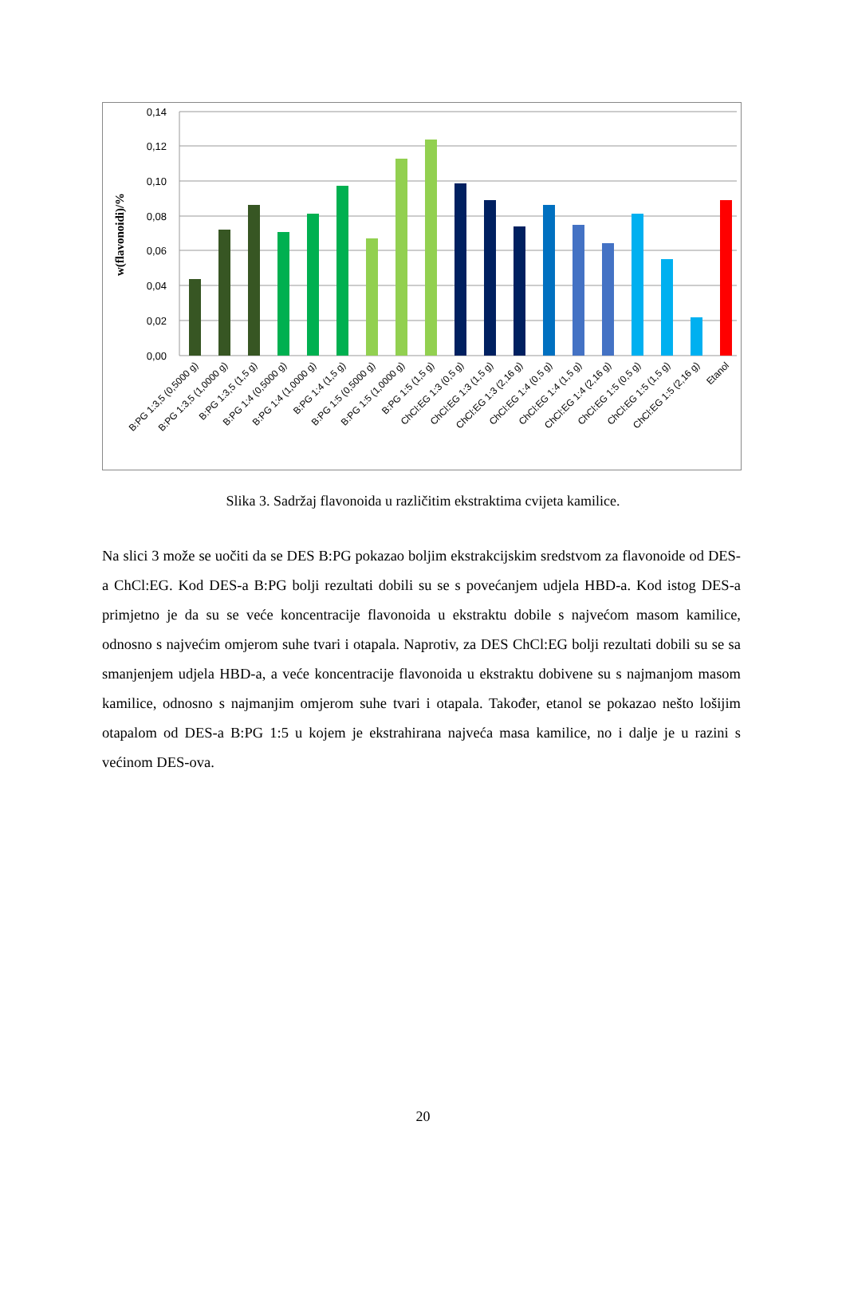0,14
0,12
0,10
0,08
0,06
0,04
0,02
0,00
w(flavonoidi)/%
B:PG 1:3,5 (0,5000 g)
B:PG 1:3,5 (1,0000 g)
B:PG 1:3,5 (1,5 g)
B:PG 1:4 (0,5000 g)
B:PG 1:4 (1,0000 g)
B:PG 1:4 (1,5 g)
B:PG 1:5 (0,5000 g)
B:PG 1:5 (1,0000 g)
B:PG 1:5 (1,5 g)
ChCl:EG 1:3 (0,5 g)
ChCl:EG 1:3 (1,5 g)
ChCl:EG 1:3 (2,16 g)
ChCl:EG 1:4 (0,5 g)
ChCl:EG 1:4 (1,5 g)
ChCl:EG 1:4 (2,16 g)
ChCl:EG 1:5 (0,5 g)
ChCl:EG 1:5 (1,5 g)
ChCl:EG 1:5 (2,16 g)
Etanol
Slika 3. Sadržaj flavonoida u različitim ekstraktima cvijeta kamilice.
Na slici 3 može se uočiti da se DES B:PG pokazao boljim ekstrakcijskim sredstvom za flavonoide od DES-a ChCl:EG. Kod DES-a B:PG bolji rezultati dobili su se s povećanjem udjela HBD-a. Kod istog DES-a primjetno je da su se veće koncentracije flavonoida u ekstraktu dobile s najvećom masom kamilice, odnosno s najvećim omjerom suhe tvari i otapala. Naprotiv, za DES ChCl:EG bolji rezultati dobili su se sa smanjenjem udjela HBD-a, a veće koncentracije flavonoida u ekstraktu dobivene su s najmanjom masom kamilice, odnosno s najmanjim omjerom suhe tvari i otapala. Također, etanol se pokazao nešto lošijim otapalom od DES-a B:PG 1:5 u kojem je ekstrahirana najveća masa kamilice, no i dalje je u razini s većinom DES-ova.
20